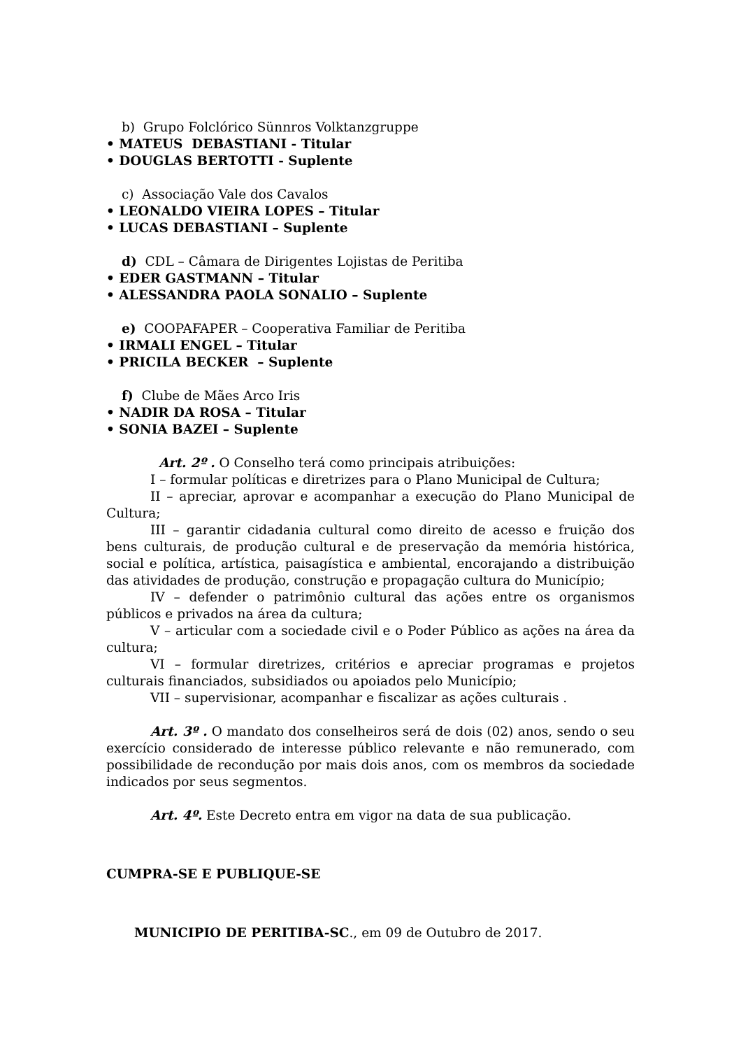b) Grupo Folclórico Sünnros Volktanzgruppe
• MATEUS DEBASTIANI - Titular
• DOUGLAS BERTOTTI - Suplente
c) Associação Vale dos Cavalos
• LEONALDO VIEIRA LOPES – Titular
• LUCAS DEBASTIANI – Suplente
d) CDL – Câmara de Dirigentes Lojistas de Peritiba
• EDER GASTMANN – Titular
• ALESSANDRA PAOLA SONALIO – Suplente
e) COOPAFAPER – Cooperativa Familiar de Peritiba
• IRMALI ENGEL – Titular
• PRICILA BECKER – Suplente
f) Clube de Mães Arco Iris
• NADIR DA ROSA – Titular
• SONIA BAZEI – Suplente
Art. 2º . O Conselho terá como principais atribuições:
I – formular políticas e diretrizes para o Plano Municipal de Cultura;
II – apreciar, aprovar e acompanhar a execução do Plano Municipal de Cultura;
III – garantir cidadania cultural como direito de acesso e fruição dos bens culturais, de produção cultural e de preservação da memória histórica, social e política, artística, paisagística e ambiental, encorajando a distribuição das atividades de produção, construção e propagação cultura do Município;
IV – defender o patrimônio cultural das ações entre os organismos públicos e privados na área da cultura;
V – articular com a sociedade civil e o Poder Público as ações na área da cultura;
VI – formular diretrizes, critérios e apreciar programas e projetos culturais financiados, subsidiados ou apoiados pelo Município;
VII – supervisionar, acompanhar e fiscalizar as ações culturais .
Art. 3º . O mandato dos conselheiros será de dois (02) anos, sendo o seu exercício considerado de interesse público relevante e não remunerado, com possibilidade de recondução por mais dois anos, com os membros da sociedade indicados por seus segmentos.
Art. 4º. Este Decreto entra em vigor na data de sua publicação.
CUMPRA-SE E PUBLIQUE-SE
MUNICIPIO DE PERITIBA-SC., em 09 de Outubro de 2017.